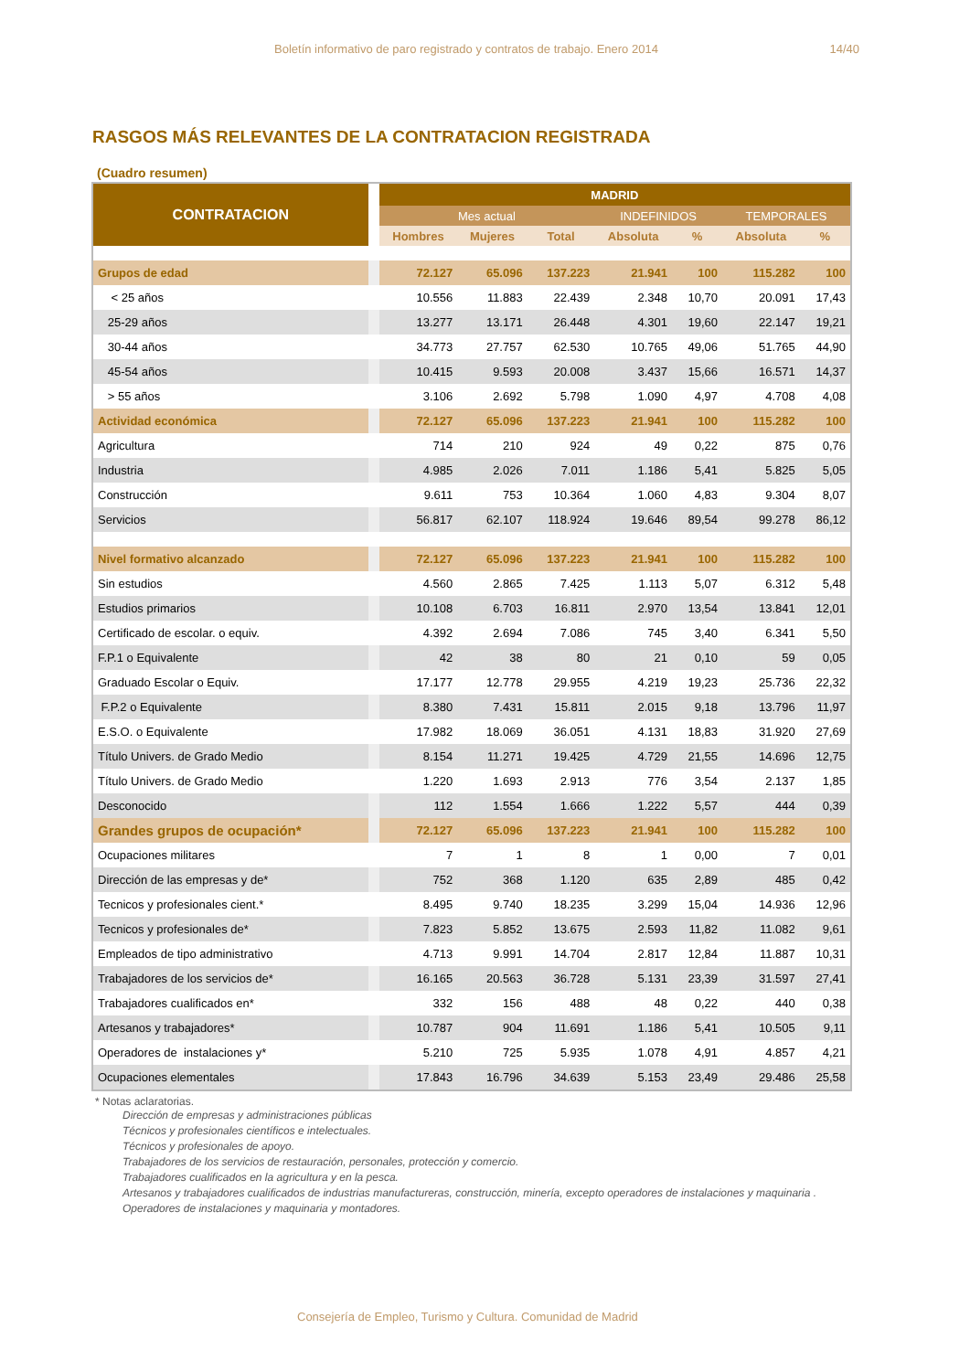Boletín informativo de paro registrado y contratos de trabajo. Enero 2014 14/40
RASGOS MÁS RELEVANTES DE LA CONTRATACION REGISTRADA
(Cuadro resumen)
| CONTRATACION | | MADRID | | | | | | |
| --- | --- | --- | --- | --- | --- | --- | --- | --- |
| | | Mes actual | | | INDEFINIDOS | | TEMPORALES | |
| | | Hombres | Mujeres | Total | Absoluta | % | Absoluta | % |
| Grupos de edad | | 72.127 | 65.096 | 137.223 | 21.941 | 100 | 115.282 | 100 |
| < 25 años | | 10.556 | 11.883 | 22.439 | 2.348 | 10,70 | 20.091 | 17,43 |
| 25-29 años | | 13.277 | 13.171 | 26.448 | 4.301 | 19,60 | 22.147 | 19,21 |
| 30-44 años | | 34.773 | 27.757 | 62.530 | 10.765 | 49,06 | 51.765 | 44,90 |
| 45-54 años | | 10.415 | 9.593 | 20.008 | 3.437 | 15,66 | 16.571 | 14,37 |
| > 55 años | | 3.106 | 2.692 | 5.798 | 1.090 | 4,97 | 4.708 | 4,08 |
| Actividad económica | | 72.127 | 65.096 | 137.223 | 21.941 | 100 | 115.282 | 100 |
| Agricultura | | 714 | 210 | 924 | 49 | 0,22 | 875 | 0,76 |
| Industria | | 4.985 | 2.026 | 7.011 | 1.186 | 5,41 | 5.825 | 5,05 |
| Construcción | | 9.611 | 753 | 10.364 | 1.060 | 4,83 | 9.304 | 8,07 |
| Servicios | | 56.817 | 62.107 | 118.924 | 19.646 | 89,54 | 99.278 | 86,12 |
| Nivel formativo alcanzado | | 72.127 | 65.096 | 137.223 | 21.941 | 100 | 115.282 | 100 |
| Sin estudios | | 4.560 | 2.865 | 7.425 | 1.113 | 5,07 | 6.312 | 5,48 |
| Estudios primarios | | 10.108 | 6.703 | 16.811 | 2.970 | 13,54 | 13.841 | 12,01 |
| Certificado de escolar. o equiv. | | 4.392 | 2.694 | 7.086 | 745 | 3,40 | 6.341 | 5,50 |
| F.P.1 o Equivalente | | 42 | 38 | 80 | 21 | 0,10 | 59 | 0,05 |
| Graduado Escolar o Equiv. | | 17.177 | 12.778 | 29.955 | 4.219 | 19,23 | 25.736 | 22,32 |
| F.P.2 o Equivalente | | 8.380 | 7.431 | 15.811 | 2.015 | 9,18 | 13.796 | 11,97 |
| E.S.O. o Equivalente | | 17.982 | 18.069 | 36.051 | 4.131 | 18,83 | 31.920 | 27,69 |
| Título Univers. de Grado Medio | | 8.154 | 11.271 | 19.425 | 4.729 | 21,55 | 14.696 | 12,75 |
| Título Univers. de Grado Medio | | 1.220 | 1.693 | 2.913 | 776 | 3,54 | 2.137 | 1,85 |
| Desconocido | | 112 | 1.554 | 1.666 | 1.222 | 5,57 | 444 | 0,39 |
| Grandes grupos de ocupación* | | 72.127 | 65.096 | 137.223 | 21.941 | 100 | 115.282 | 100 |
| Ocupaciones militares | | 7 | 1 | 8 | 1 | 0,00 | 7 | 0,01 |
| Dirección de las empresas y de* | | 752 | 368 | 1.120 | 635 | 2,89 | 485 | 0,42 |
| Tecnicos y profesionales cient.* | | 8.495 | 9.740 | 18.235 | 3.299 | 15,04 | 14.936 | 12,96 |
| Tecnicos y profesionales de* | | 7.823 | 5.852 | 13.675 | 2.593 | 11,82 | 11.082 | 9,61 |
| Empleados de tipo administrativo | | 4.713 | 9.991 | 14.704 | 2.817 | 12,84 | 11.887 | 10,31 |
| Trabajadores de los servicios de* | | 16.165 | 20.563 | 36.728 | 5.131 | 23,39 | 31.597 | 27,41 |
| Trabajadores cualificados en* | | 332 | 156 | 488 | 48 | 0,22 | 440 | 0,38 |
| Artesanos y trabajadores* | | 10.787 | 904 | 11.691 | 1.186 | 5,41 | 10.505 | 9,11 |
| Operadores de instalaciones y* | | 5.210 | 725 | 5.935 | 1.078 | 4,91 | 4.857 | 4,21 |
| Ocupaciones elementales | | 17.843 | 16.796 | 34.639 | 5.153 | 23,49 | 29.486 | 25,58 |
* Notas aclaratorias.
Dirección de empresas y administraciones públicas
Técnicos y profesionales científicos e intelectuales.
Técnicos y profesionales de apoyo.
Trabajadores de los servicios de restauración, personales, protección y comercio.
Trabajadores cualificados en la agricultura y en la pesca.
Artesanos y trabajadores cualificados de industrias manufactureras, construcción, minería, excepto operadores de instalaciones y maquinaria .
Operadores de instalaciones y maquinaria y montadores.
Consejería de Empleo, Turismo y Cultura. Comunidad de Madrid